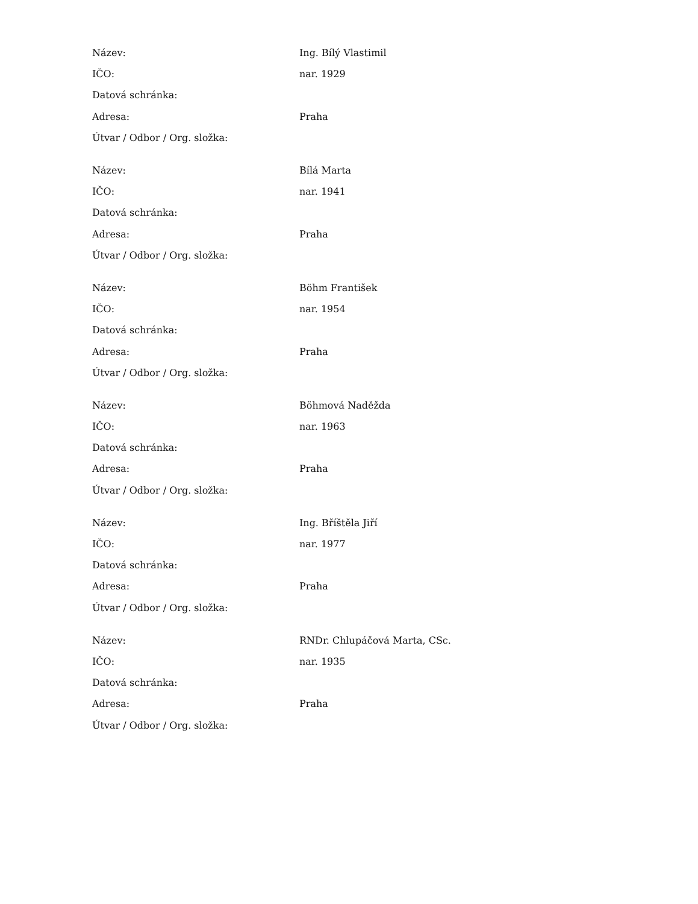| Název: | Ing. Bílý Vlastimil |
| IČO: | nar. 1929 |
| Datová schránka: | |
| Adresa: | Praha |
| Útvar / Odbor / Org. složka: | |
| Název: | Bílá Marta |
| IČO: | nar. 1941 |
| Datová schránka: | |
| Adresa: | Praha |
| Útvar / Odbor / Org. složka: | |
| Název: | Böhm František |
| IČO: | nar. 1954 |
| Datová schránka: | |
| Adresa: | Praha |
| Útvar / Odbor / Org. složka: | |
| Název: | Böhmová Naděžda |
| IČO: | nar. 1963 |
| Datová schránka: | |
| Adresa: | Praha |
| Útvar / Odbor / Org. složka: | |
| Název: | Ing. Bříštěla Jiří |
| IČO: | nar. 1977 |
| Datová schránka: | |
| Adresa: | Praha |
| Útvar / Odbor / Org. složka: | |
| Název: | RNDr. Chlupáčová Marta, CSc. |
| IČO: | nar. 1935 |
| Datová schránka: | |
| Adresa: | Praha |
| Útvar / Odbor / Org. složka: | |